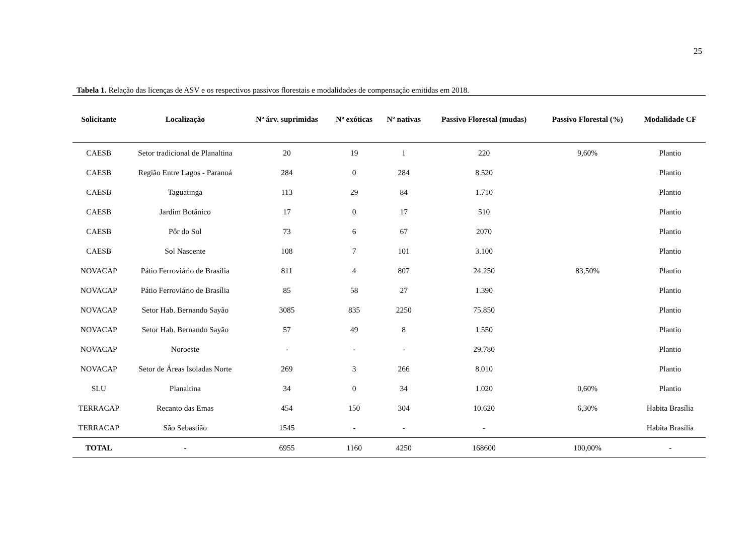25
Tabela 1. Relação das licenças de ASV e os respectivos passivos florestais e modalidades de compensação emitidas em 2018.
| Solicitante | Localização | Nº árv. suprimidas | Nº exóticas | Nº nativas | Passivo Florestal (mudas) | Passivo Florestal (%) | Modalidade CF |
| --- | --- | --- | --- | --- | --- | --- | --- |
| CAESB | Setor tradicional de Planaltina | 20 | 19 | 1 | 220 | 9,60% | Plantio |
| CAESB | Região Entre Lagos - Paranoá | 284 | 0 | 284 | 8.520 | | Plantio |
| CAESB | Taguatinga | 113 | 29 | 84 | 1.710 | | Plantio |
| CAESB | Jardim Botânico | 17 | 0 | 17 | 510 | | Plantio |
| CAESB | Pôr do Sol | 73 | 6 | 67 | 2070 | | Plantio |
| CAESB | Sol Nascente | 108 | 7 | 101 | 3.100 | | Plantio |
| NOVACAP | Pátio Ferroviário de Brasília | 811 | 4 | 807 | 24.250 | 83,50% | Plantio |
| NOVACAP | Pátio Ferroviário de Brasília | 85 | 58 | 27 | 1.390 | | Plantio |
| NOVACAP | Setor Hab. Bernando Sayão | 3085 | 835 | 2250 | 75.850 | | Plantio |
| NOVACAP | Setor Hab. Bernando Sayão | 57 | 49 | 8 | 1.550 | | Plantio |
| NOVACAP | Noroeste | - | - | - | 29.780 | | Plantio |
| NOVACAP | Setor de Áreas Isoladas Norte | 269 | 3 | 266 | 8.010 | | Plantio |
| SLU | Planaltina | 34 | 0 | 34 | 1.020 | 0,60% | Plantio |
| TERRACAP | Recanto das Emas | 454 | 150 | 304 | 10.620 | 6,30% | Habita Brasília |
| TERRACAP | São Sebastião | 1545 | - | - | - | | Habita Brasília |
| TOTAL | - | 6955 | 1160 | 4250 | 168600 | 100,00% | - |